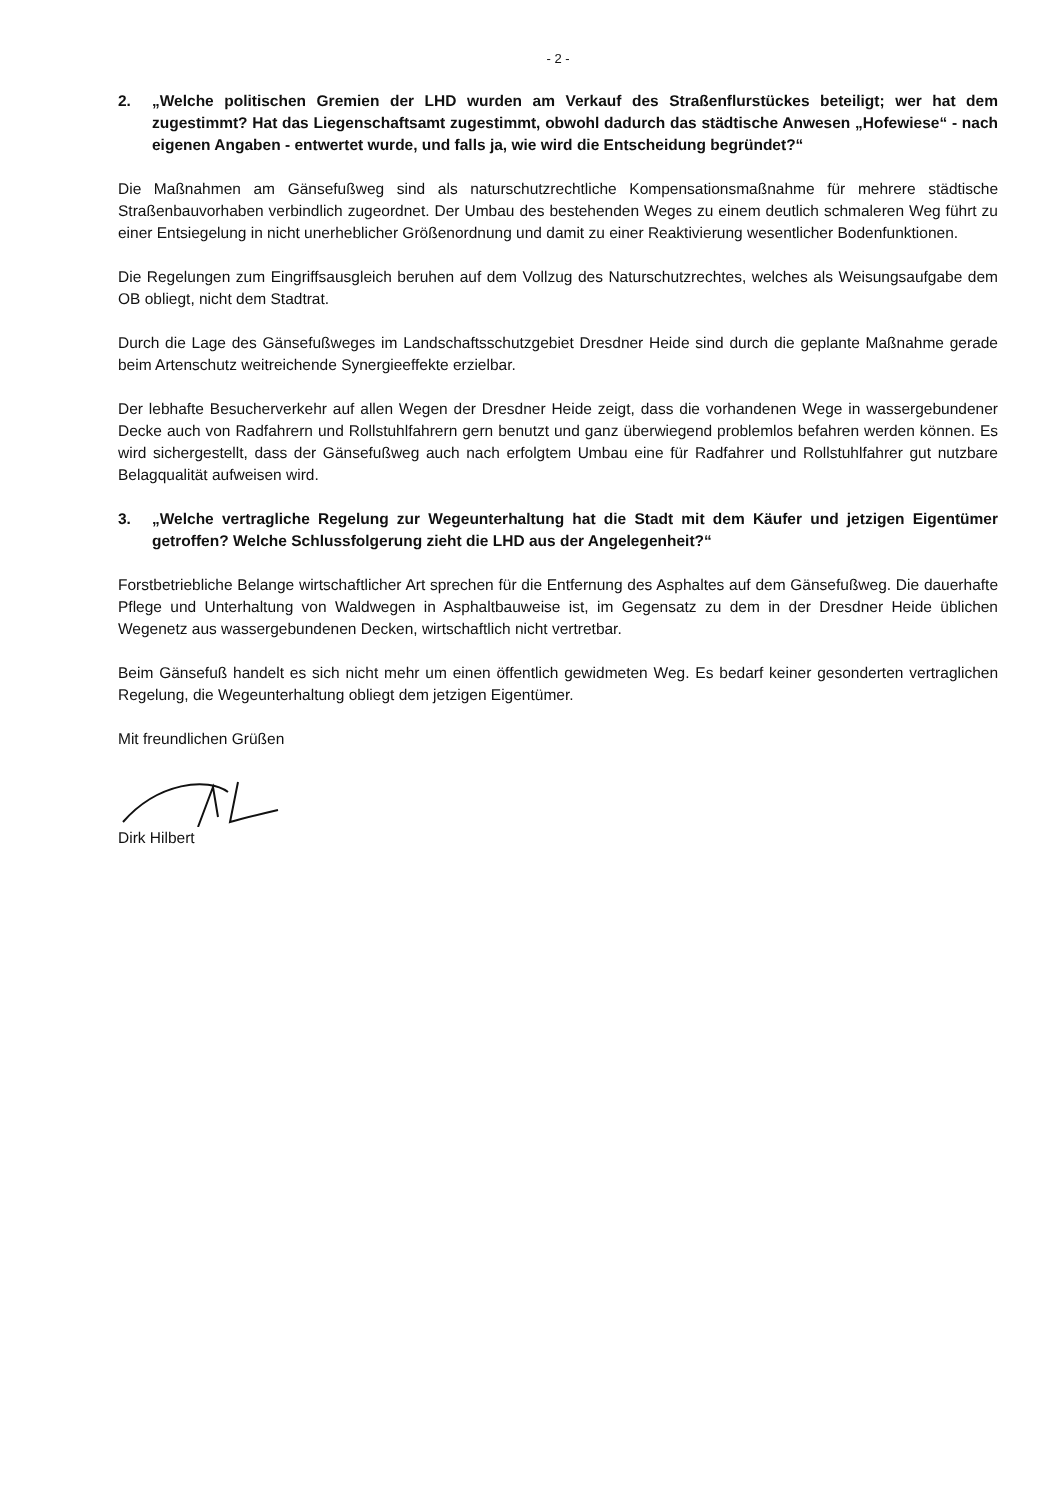- 2 -
2. „Welche politischen Gremien der LHD wurden am Verkauf des Straßenflurstückes beteiligt; wer hat dem zugestimmt? Hat das Liegenschaftsamt zugestimmt, obwohl dadurch das städtische Anwesen „Hofewiese“ - nach eigenen Angaben - entwertet wurde, und falls ja, wie wird die Entscheidung begründet?“
Die Maßnahmen am Gänsefußweg sind als naturschutzrechtliche Kompensationsmaßnahme für mehrere städtische Straßenbauvorhaben verbindlich zugeordnet. Der Umbau des bestehenden Weges zu einem deutlich schmaleren Weg führt zu einer Entsiegelung in nicht unerheblicher Größenordnung und damit zu einer Reaktivierung wesentlicher Bodenfunktionen.
Die Regelungen zum Eingriffsausgleich beruhen auf dem Vollzug des Naturschutzrechtes, welches als Weisungsaufgabe dem OB obliegt, nicht dem Stadtrat.
Durch die Lage des Gänsefußweges im Landschaftsschutzgebiet Dresdner Heide sind durch die geplante Maßnahme gerade beim Artenschutz weitreichende Synergieeffekte erzielbar.
Der lebhafte Besucherverkehr auf allen Wegen der Dresdner Heide zeigt, dass die vorhandenen Wege in wassergebundener Decke auch von Radfahrern und Rollstuhlfahrern gern benutzt und ganz überwiegend problemlos befahren werden können. Es wird sichergestellt, dass der Gänsefußweg auch nach erfolgtem Umbau eine für Radfahrer und Rollstuhlfahrer gut nutzbare Belagqualität aufweisen wird.
3. „Welche vertragliche Regelung zur Wegeunterhaltung hat die Stadt mit dem Käufer und jetzigen Eigentümer getroffen? Welche Schlussfolgerung zieht die LHD aus der Angelegenheit?“
Forstbetriebliche Belange wirtschaftlicher Art sprechen für die Entfernung des Asphaltes auf dem Gänsefußweg. Die dauerhafte Pflege und Unterhaltung von Waldwegen in Asphaltbauweise ist, im Gegensatz zu dem in der Dresdner Heide üblichen Wegenetz aus wassergebundenen Decken, wirtschaftlich nicht vertretbar.
Beim Gänsefuß handelt es sich nicht mehr um einen öffentlich gewidmeten Weg. Es bedarf keiner gesonderten vertraglichen Regelung, die Wegeunterhaltung obliegt dem jetzigen Eigentümer.
Mit freundlichen Grüßen
Dirk Hilbert